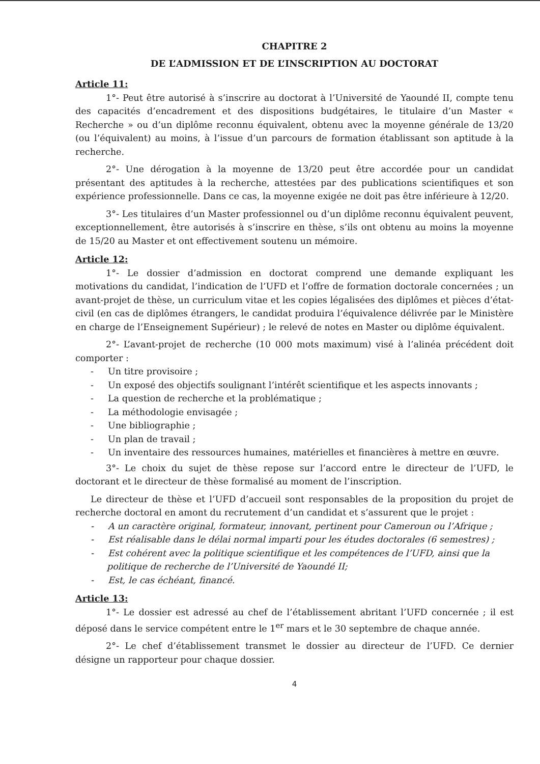CHAPITRE 2
DE L’ADMISSION ET DE L’INSCRIPTION AU DOCTORAT
Article 11:
1°- Peut être autorisé à s’inscrire au doctorat à l’Université de Yaoundé II, compte tenu des capacités d’encadrement et des dispositions budgétaires, le titulaire d’un Master « Recherche » ou d’un diplôme reconnu équivalent, obtenu avec la moyenne générale de 13/20 (ou l’équivalent) au moins, à l’issue d’un parcours de formation établissant son aptitude à la recherche.
2°- Une dérogation à la moyenne de 13/20 peut être accordée pour un candidat présentant des aptitudes à la recherche, attestées par des publications scientifiques et son expérience professionnelle. Dans ce cas, la moyenne exigée ne doit pas être inférieure à 12/20.
3°- Les titulaires d’un Master professionnel ou d’un diplôme reconnu équivalent peuvent, exceptionnellement, être autorisés à s’inscrire en thèse, s’ils ont obtenu au moins la moyenne de 15/20 au Master et ont effectivement soutenu un mémoire.
Article 12:
1°- Le dossier d’admission en doctorat comprend une demande expliquant les motivations du candidat, l’indication de l’UFD et l’offre de formation doctorale concernées ; un avant-projet de thèse, un curriculum vitae et les copies légalisées des diplômes et pièces d’état-civil (en cas de diplômes étrangers, le candidat produira l’équivalence délivrée par le Ministère en charge de l’Enseignement Supérieur) ; le relevé de notes en Master ou diplôme équivalent.
2°- L’avant-projet de recherche (10 000 mots maximum) visé à l’alinéa précédent doit comporter :
- Un titre provisoire ;
- Un exposé des objectifs soulignant l’intérêt scientifique et les aspects innovants ;
- La question de recherche et la problématique ;
- La méthodologie envisagée ;
- Une bibliographie ;
- Un plan de travail ;
- Un inventaire des ressources humaines, matérielles et financières à mettre en œuvre.
3°- Le choix du sujet de thèse repose sur l’accord entre le directeur de l’UFD, le doctorant et le directeur de thèse formalisé au moment de l’inscription.
Le directeur de thèse et l’UFD d’accueil sont responsables de la proposition du projet de recherche doctoral en amont du recrutement d’un candidat et s’assurent que le projet :
- A un caractère original, formateur, innovant, pertinent pour Cameroun ou l’Afrique ;
- Est réalisable dans le délai normal imparti pour les études doctorales (6 semestres) ;
- Est cohérent avec la politique scientifique et les compétences de l’UFD, ainsi que la politique de recherche de l’Université de Yaoundé II;
- Est, le cas échéant, financé.
Article 13:
1°- Le dossier est adressé au chef de l’établissement abritant l’UFD concernée ; il est déposé dans le service compétent entre le 1<sup>er</sup> mars et le 30 septembre de chaque année.
2°- Le chef d’établissement transmet le dossier au directeur de l’UFD. Ce dernier désigne un rapporteur pour chaque dossier.
4